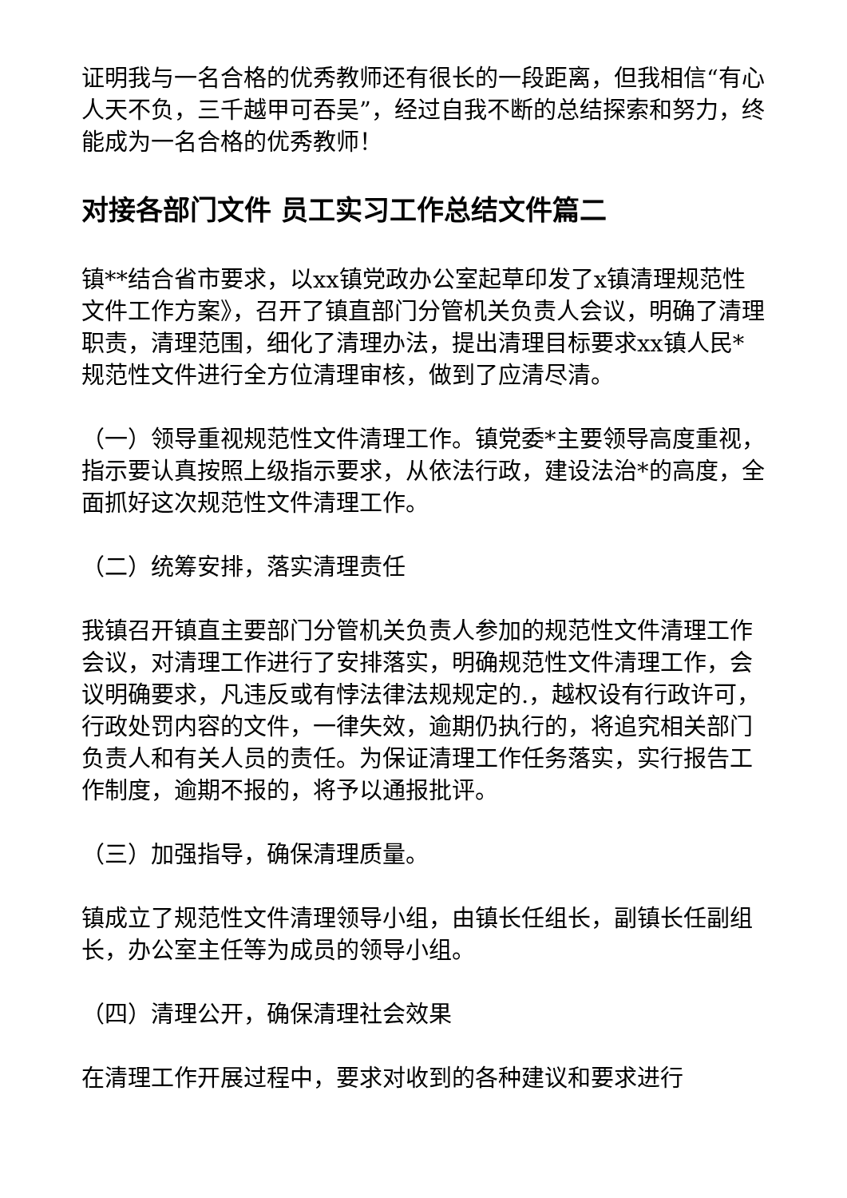证明我与一名合格的优秀教师还有很长的一段距离，但我相信“有心人天不负，三千越甲可吞吴”，经过自我不断的总结探索和努力，终能成为一名合格的优秀教师！
对接各部门文件 员工实习工作总结文件篇二
镇**结合省市要求，以xx镇党政办公室起草印发了x镇清理规范性文件工作方案》，召开了镇直部门分管机关负责人会议，明确了清理职责，清理范围，细化了清理办法，提出清理目标要求xx镇人民*规范性文件进行全方位清理审核，做到了应清尽清。
（一）领导重视规范性文件清理工作。镇党委*主要领导高度重视，指示要认真按照上级指示要求，从依法行政，建设法治*的高度，全面抓好这次规范性文件清理工作。
（二）统筹安排，落实清理责任
我镇召开镇直主要部门分管机关负责人参加的规范性文件清理工作会议，对清理工作进行了安排落实，明确规范性文件清理工作，会议明确要求，凡违反或有悖法律法规规定的.，越权设有行政许可，行政处罚内容的文件，一律失效，逾期仍执行的，将追究相关部门负责人和有关人员的责任。为保证清理工作任务落实，实行报告工作制度，逾期不报的，将予以通报批评。
（三）加强指导，确保清理质量。
镇成立了规范性文件清理领导小组，由镇长任组长，副镇长任副组长，办公室主任等为成员的领导小组。
（四）清理公开，确保清理社会效果
在清理工作开展过程中，要求对收到的各种建议和要求进行